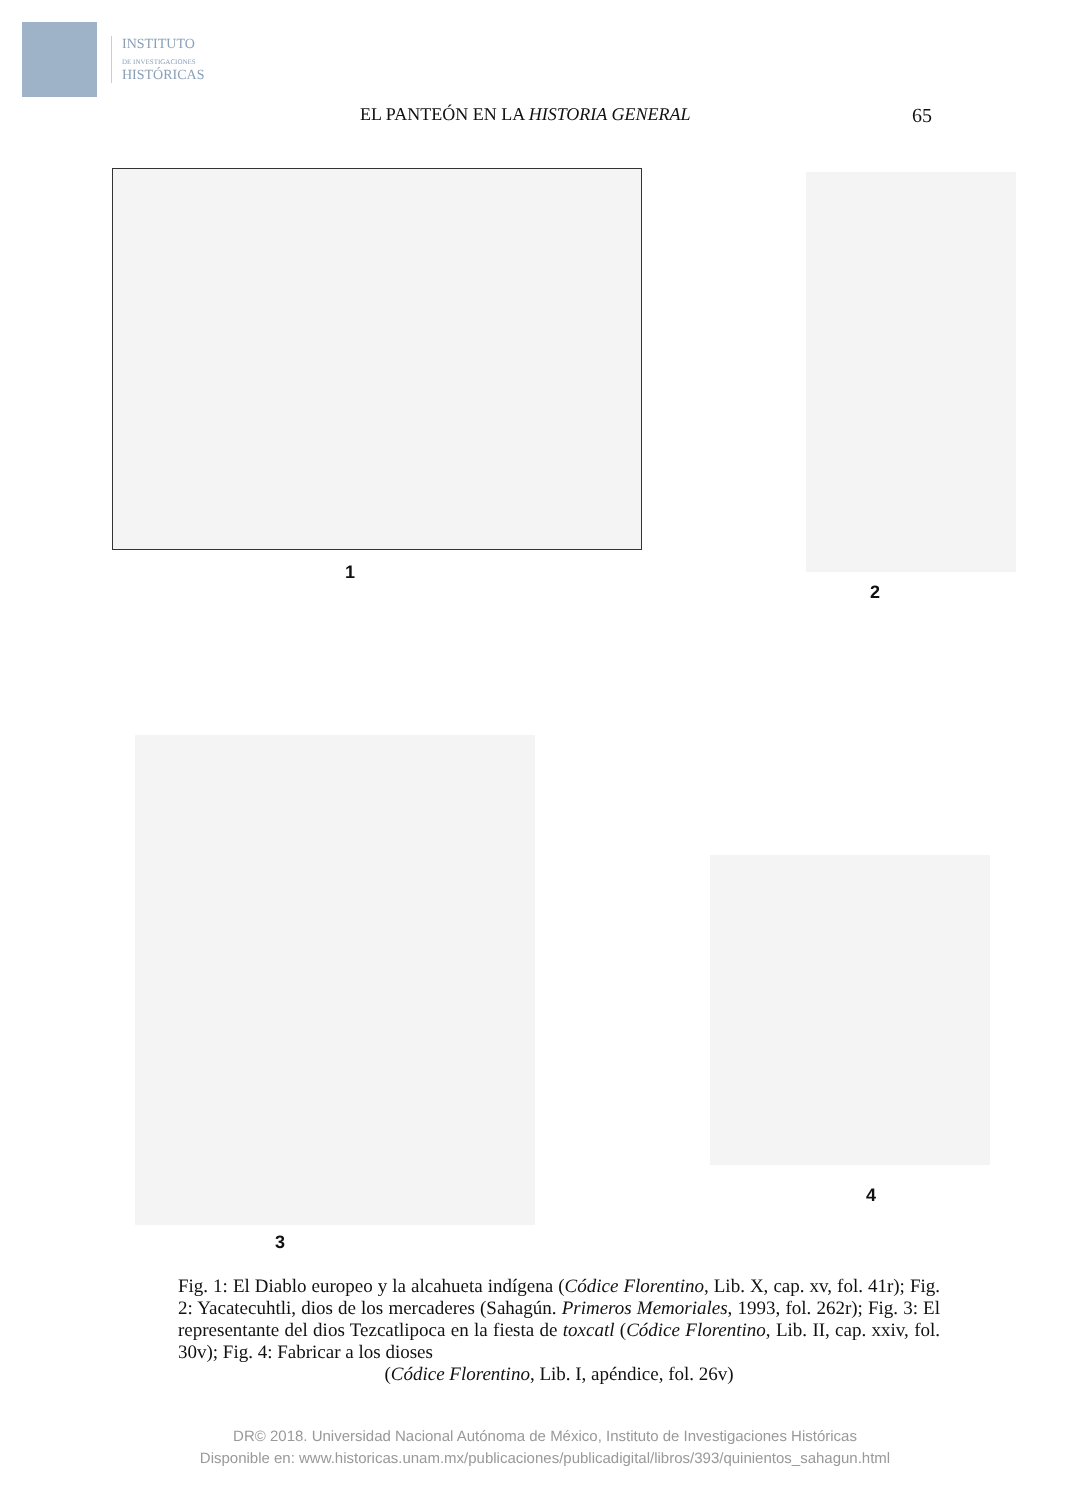INSTITUTO
DE INVESTIGACIONES
HISTÓRICAS
EL PANTEÓN EN LA HISTORIA GENERAL 65
1
2
3
4
Fig. 1: El Diablo europeo y la alcahueta indígena (Códice Florentino, Lib. X, cap. xv, fol. 41r); Fig. 2: Yacatecuhtli, dios de los mercaderes (Sahagún. Primeros Memoriales, 1993, fol. 262r); Fig. 3: El representante del dios Tezcatlipoca en la fiesta de toxcatl (Códice Florentino, Lib. II, cap. xxiv, fol. 30v); Fig. 4: Fabricar a los dioses
(Códice Florentino, Lib. I, apéndice, fol. 26v)
DR© 2018. Universidad Nacional Autónoma de México, Instituto de Investigaciones Históricas
Disponible en: www.historicas.unam.mx/publicaciones/publicadigital/libros/393/quinientos_sahagun.html